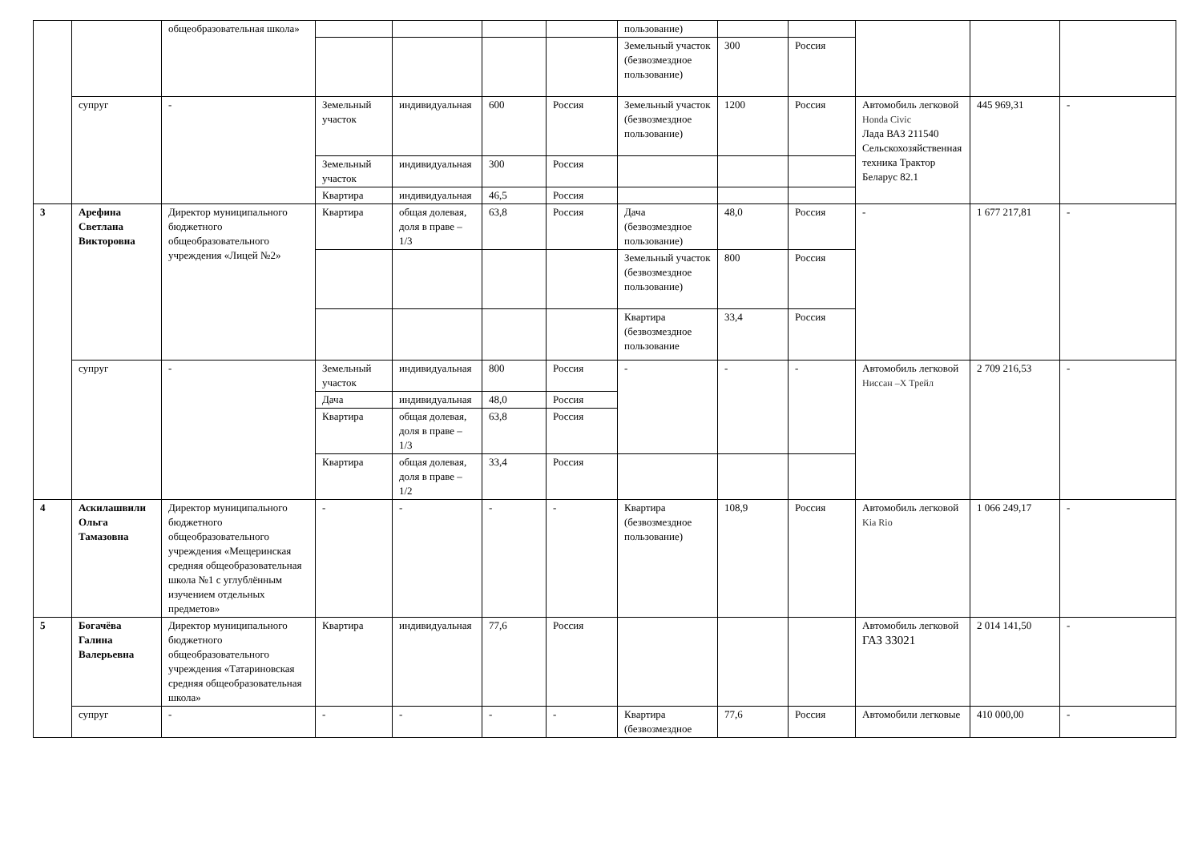| | | общеобразовательная школа» | | | | | пользование) | | | | | |
| | | | | | | | Земельный участок (безвозмездное пользование) | 300 | Россия | | | |
| | супруг | - | Земельный участок | индивидуальная | 600 | Россия | Земельный участок (безвозмездное пользование) | 1200 | Россия | Автомобиль легковой Honda Civic Лада ВАЗ 211540 Сельскохозяйственная техника Трактор Беларус 82.1 | 445 969,31 | - |
| | | | Земельный участок | индивидуальная | 300 | Россия | | | | | | |
| | | | Квартира | индивидуальная | 46,5 | Россия | | | | | | |
| 3 | Арефина Светлана Викторовна | Директор муниципального бюджетного общеобразовательного учреждения «Лицей №2» | Квартира | общая долевая, доля в праве –1/3 | 63,8 | Россия | Дача (безвозмездное пользование) | 48,0 | Россия | - | 1 677 217,81 | - |
| | | | | | | | Земельный участок (безвозмездное пользование) | 800 | Россия | | | |
| | | | | | | | Квартира (безвозмездное пользование | 33,4 | Россия | | | |
| | супруг | - | Земельный участок | индивидуальная | 800 | Россия | - | - | - | Автомобиль легковой Ниссан –Х Трейл | 2 709 216,53 | - |
| | | | Дача | индивидуальная | 48,0 | Россия | | | | | | |
| | | | Квартира | общая долевая, доля в праве –1/3 | 63,8 | Россия | | | | | | |
| | | | Квартира | общая долевая, доля в праве –1/2 | 33,4 | Россия | | | | | | |
| 4 | Аскилашвили Ольга Тамазовна | Директор муниципального бюджетного общеобразовательного учреждения «Мещеринская средняя общеобразовательная школа №1 с углублённым изучением отдельных предметов» | - | - | - | - | Квартира (безвозмездное пользование) | 108,9 | Россия | Автомобиль легковой Kia Rio | 1 066 249,17 | - |
| 5 | Богачёва Галина Валерьевна | Директор муниципального бюджетного общеобразовательного учреждения «Татариновская средняя общеобразовательная школа» | Квартира | индивидуальная | 77,6 | Россия | | | | Автомобиль легковой ГАЗ 33021 | 2 014 141,50 | - |
| | супруг | - | - | - | - | - | Квартира (безвозмездное | 77,6 | Россия | Автомобили легковые | 410 000,00 | - |